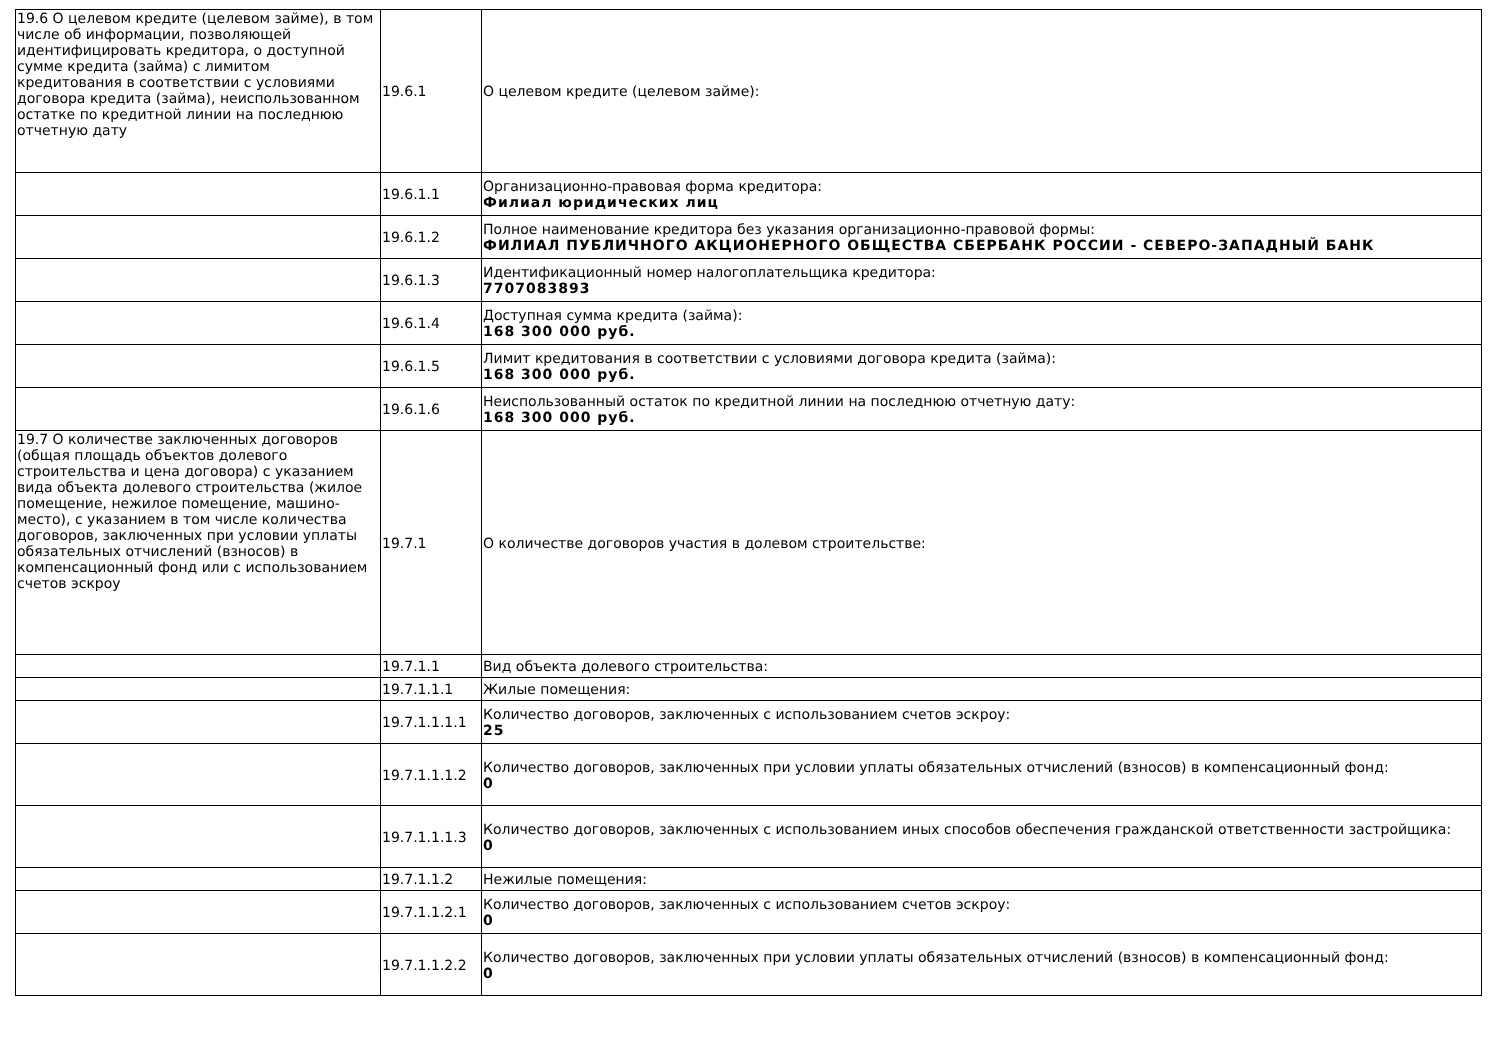| 19.6 О целевом кредите (целевом займе), в том числе об информации, позволяющей идентифицировать кредитора, о доступной сумме кредита (займа) с лимитом кредитования в соответствии с условиями договора кредита (займа), неиспользованном остатке по кредитной линии на последнюю отчетную дату | 19.6.1 | О целевом кредите (целевом займе): |
| | 19.6.1.1 | Организационно-правовая форма кредитора: Филиал юридических лиц |
| | 19.6.1.2 | Полное наименование кредитора без указания организационно-правовой формы: ФИЛИАЛ ПУБЛИЧНОГО АКЦИОНЕРНОГО ОБЩЕСТВА СБЕРБАНК РОССИИ - СЕВЕРО-ЗАПАДНЫЙ БАНК |
| | 19.6.1.3 | Идентификационный номер налогоплательщика кредитора: 7707083893 |
| | 19.6.1.4 | Доступная сумма кредита (займа): 168 300 000 руб. |
| | 19.6.1.5 | Лимит кредитования в соответствии с условиями договора кредита (займа): 168 300 000 руб. |
| | 19.6.1.6 | Неиспользованный остаток по кредитной линии на последнюю отчетную дату: 168 300 000 руб. |
| 19.7 О количестве заключенных договоров (общая площадь объектов долевого строительства и цена договора) с указанием вида объекта долевого строительства (жилое помещение, нежилое помещение, машино-место), с указанием в том числе количества договоров, заключенных при условии уплаты обязательных отчислений (взносов) в компенсационный фонд или с использованием счетов эскроу | 19.7.1 | О количестве договоров участия в долевом строительстве: |
| | 19.7.1.1 | Вид объекта долевого строительства: |
| | 19.7.1.1.1 | Жилые помещения: |
| | 19.7.1.1.1.1 | Количество договоров, заключенных с использованием счетов эскроу: 25 |
| | 19.7.1.1.1.2 | Количество договоров, заключенных при условии уплаты обязательных отчислений (взносов) в компенсационный фонд: 0 |
| | 19.7.1.1.1.3 | Количество договоров, заключенных с использованием иных способов обеспечения гражданской ответственности застройщика: 0 |
| | 19.7.1.1.2 | Нежилые помещения: |
| | 19.7.1.1.2.1 | Количество договоров, заключенных с использованием счетов эскроу: 0 |
| | 19.7.1.1.2.2 | Количество договоров, заключенных при условии уплаты обязательных отчислений (взносов) в компенсационный фонд: 0 |